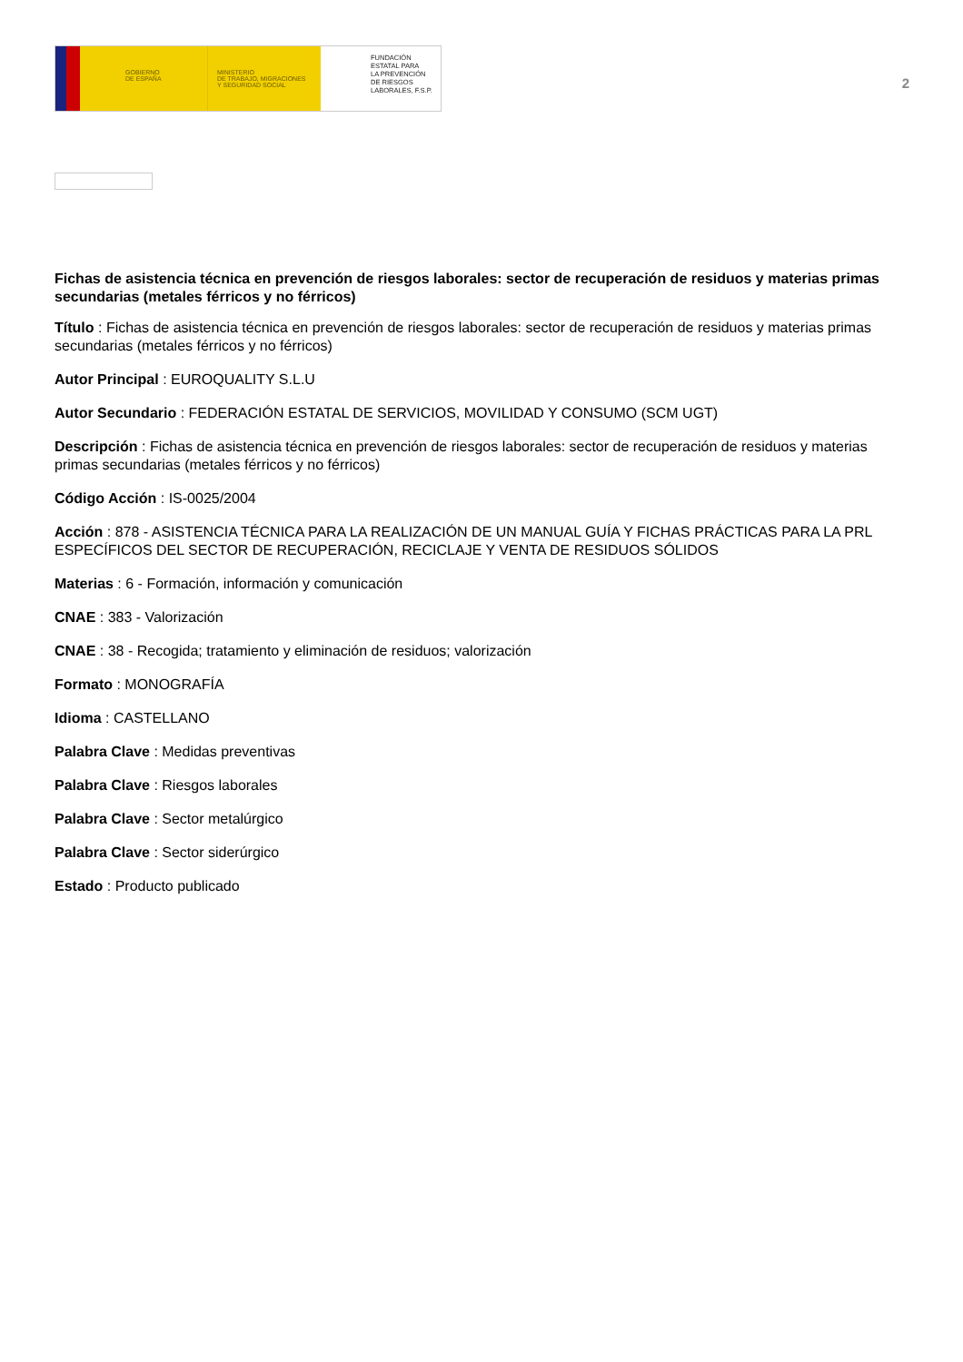GOBIERNO
DE ESPAÑA
MINISTERIO
DE TRABAJO, MIGRACIONES
Y SEGURIDAD SOCIAL
FUNDACIÓN
ESTATAL PARA
LA PREVENCIÓN
DE RIESGOS
LABORALES, F.S.P.
2
Fichas de asistencia técnica en prevención de riesgos laborales: sector de recuperación de residuos y materias primas secundarias (metales férricos y no férricos)
Título : Fichas de asistencia técnica en prevención de riesgos laborales: sector de recuperación de residuos y materias primas secundarias (metales férricos y no férricos)
Autor Principal : EUROQUALITY S.L.U
Autor Secundario : FEDERACIÓN ESTATAL DE SERVICIOS, MOVILIDAD Y CONSUMO (SCM UGT)
Descripción : Fichas de asistencia técnica en prevención de riesgos laborales: sector de recuperación de residuos y materias primas secundarias (metales férricos y no férricos)
Código Acción : IS-0025/2004
Acción : 878 - ASISTENCIA TÉCNICA PARA LA REALIZACIÓN DE UN MANUAL GUÍA Y FICHAS PRÁCTICAS PARA LA PRL ESPECÍFICOS DEL SECTOR DE RECUPERACIÓN, RECICLAJE Y VENTA DE RESIDUOS SÓLIDOS
Materias : 6 - Formación, información y comunicación
CNAE : 383 - Valorización
CNAE : 38 - Recogida; tratamiento y eliminación de residuos; valorización
Formato : MONOGRAFÍA
Idioma : CASTELLANO
Palabra Clave : Medidas preventivas
Palabra Clave : Riesgos laborales
Palabra Clave : Sector metalúrgico
Palabra Clave : Sector siderúrgico
Estado : Producto publicado